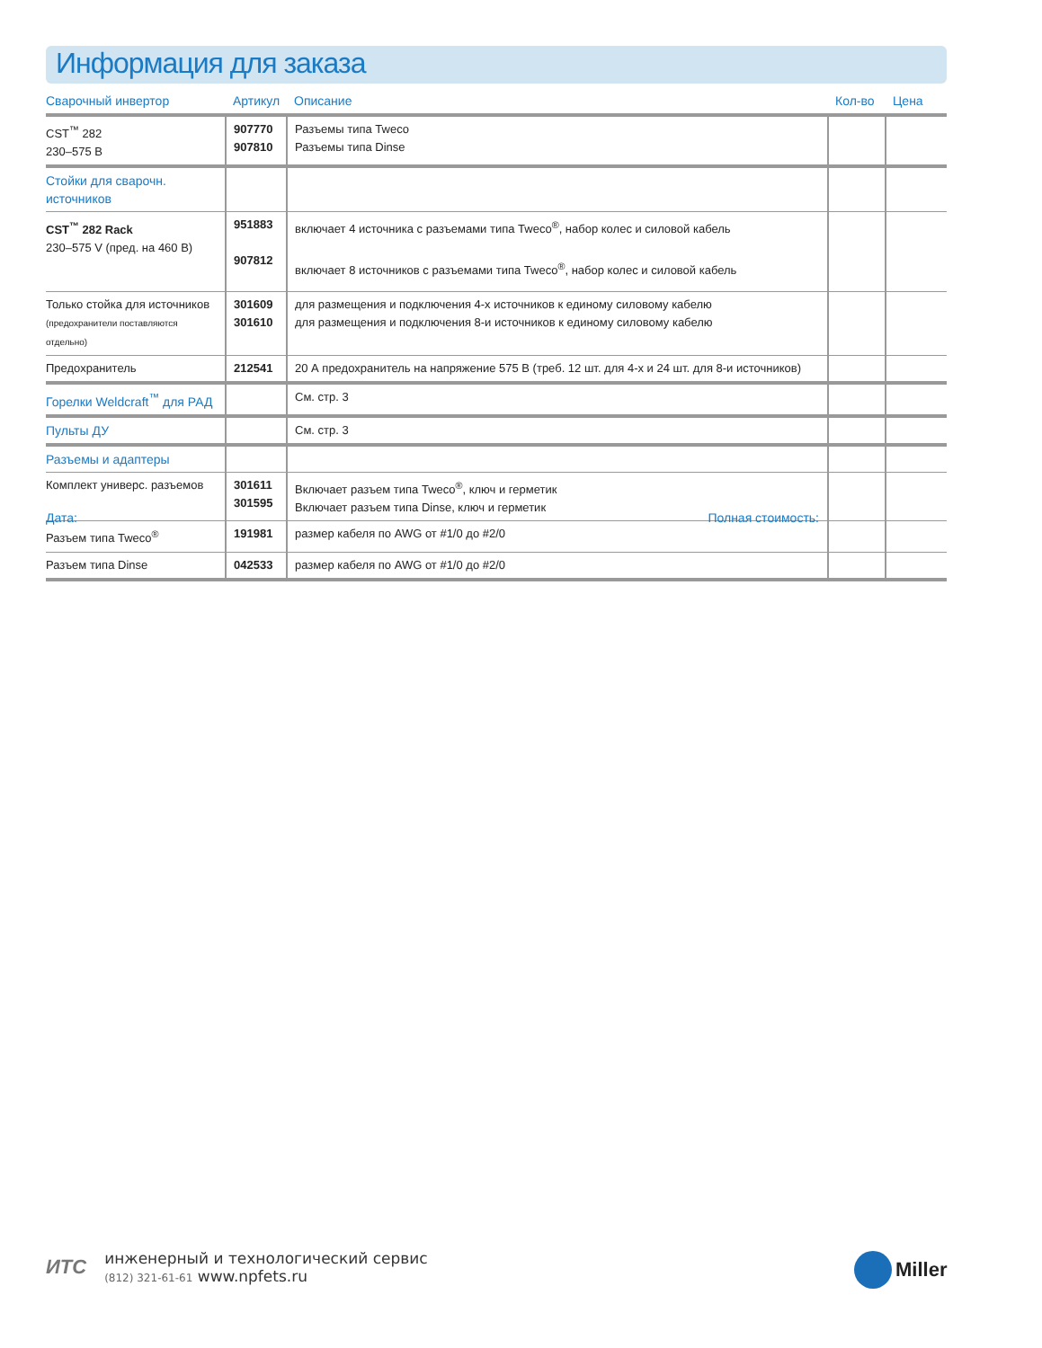Информация для заказа
| Сварочный инвертор | Артикул | Описание | Кол-во | Цена |
| --- | --- | --- | --- | --- |
| CST<sup>™</sup> 282 230–575 В | 907770 907810 | Разъемы типа Tweco Разъемы типа Dinse | | |
| Стойки для сварочн. источников | | | | |
| CST<sup>™</sup> 282 Rack 230–575 V (пред. на 460 В) | 951883 907812 | включает 4 источника с разъемами типа Tweco<sup>®</sup>, набор колес и силовой кабель включает 8 источников с разъемами типа Tweco<sup>®</sup>, набор колес и силовой кабель | | |
| Только стойка для источников (предохранители поставляются отдельно) | 301609 301610 | для размещения и подключения 4-х источников к единому силовому кабелю для размещения и подключения 8-и источников к единому силовому кабелю | | |
| Предохранитель | 212541 | 20 А предохранитель на напряжение 575 В (треб. 12 шт. для 4-х и 24 шт. для 8-и источников) | | |
| Горелки Weldcraft<sup>™</sup> для РАД | | См. стр. 3 | | |
| Пульты ДУ | | См. стр. 3 | | |
| Разъемы и адаптеры | | | | |
| Комплект универс. разъемов | 301611 301595 | Включает разъем типа Tweco<sup>®</sup>, ключ и герметик Включает разъем типа Dinse, ключ и герметик | | |
| Разъем типа Tweco<sup>®</sup> | 191981 | размер кабеля по AWG от #1/0 до #2/0 | | |
| Разъем типа Dinse | 042533 | размер кабеля по AWG от #1/0 до #2/0 | | |
Дата: Полная стоимость:
ИТС инженерный и технологический сервис
(812) 321-61-61 www.npfets.ru
Miller